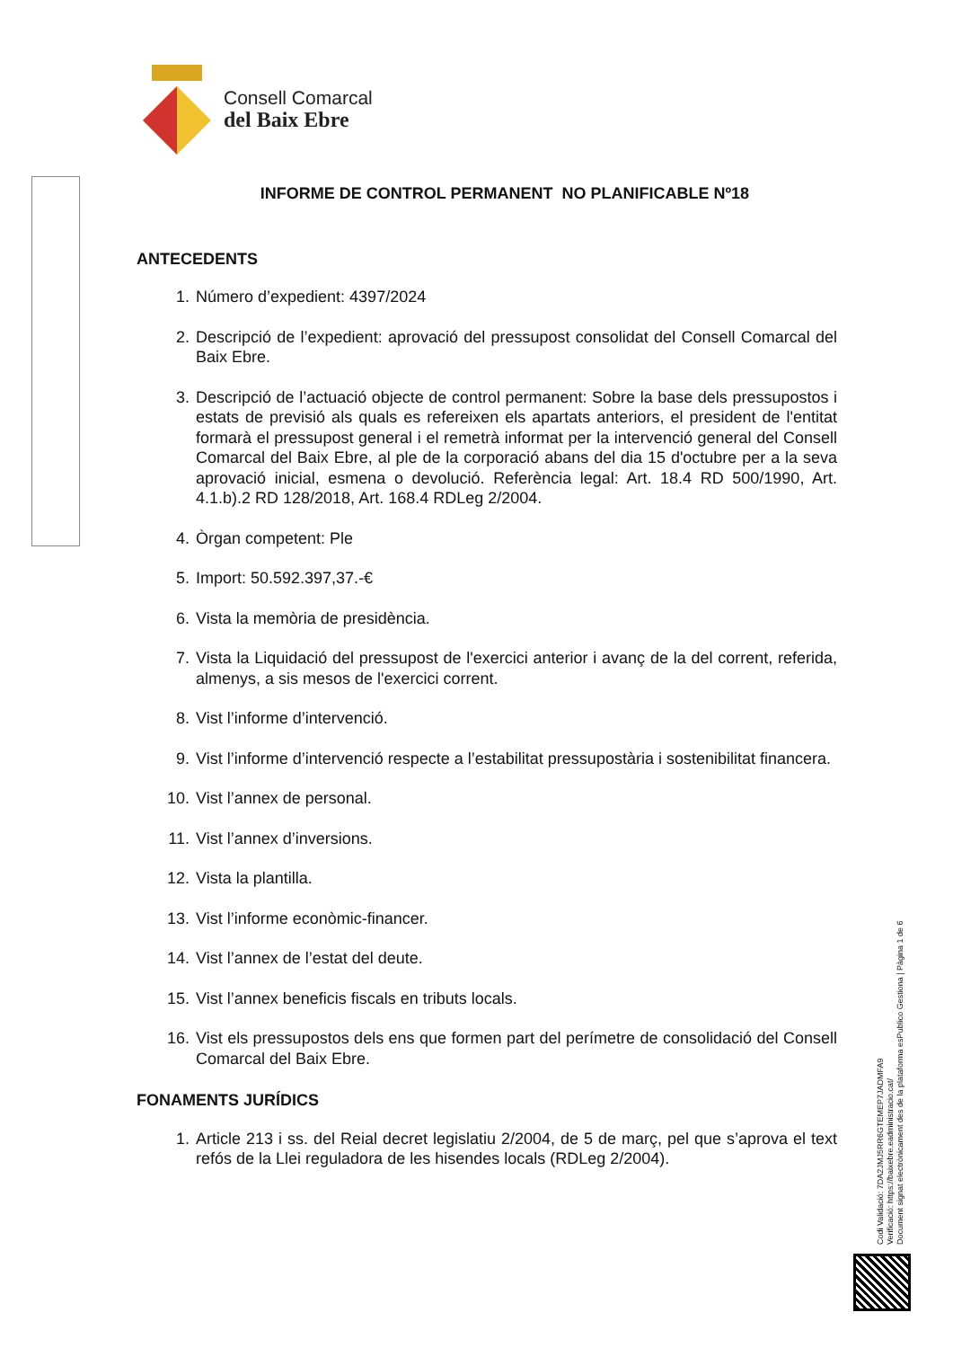Consell Comarcal
del Baix Ebre
INFORME DE CONTROL PERMANENT NO PLANIFICABLE Nº18
ANTECEDENTS
1. Número d’expedient: 4397/2024
2. Descripció de l’expedient: aprovació del pressupost consolidat del Consell Comarcal del Baix Ebre.
3. Descripció de l’actuació objecte de control permanent: Sobre la base dels pressupostos i estats de previsió als quals es refereixen els apartats anteriors, el president de l'entitat formarà el pressupost general i el remetrà informat per la intervenció general del Consell Comarcal del Baix Ebre, al ple de la corporació abans del dia 15 d'octubre per a la seva aprovació inicial, esmena o devolució. Referència legal: Art. 18.4 RD 500/1990, Art. 4.1.b).2 RD 128/2018, Art. 168.4 RDLeg 2/2004.
4. Òrgan competent: Ple
5. Import: 50.592.397,37.-€
6. Vista la memòria de presidència.
7. Vista la Liquidació del pressupost de l'exercici anterior i avanç de la del corrent, referida, almenys, a sis mesos de l'exercici corrent.
8. Vist l’informe d’intervenció.
9. Vist l’informe d’intervenció respecte a l’estabilitat pressupostària i sostenibilitat financera.
10. Vist l’annex de personal.
11. Vist l’annex d’inversions.
12. Vista la plantilla.
13. Vist l’informe econòmic-financer.
14. Vist l’annex de l’estat del deute.
15. Vist l’annex beneficis fiscals en tributs locals.
16. Vist els pressupostos dels ens que formen part del perímetre de consolidació del Consell Comarcal del Baix Ebre.
FONAMENTS JURÍDICS
1. Article 213 i ss. del Reial decret legislatiu 2/2004, de 5 de març, pel que s’aprova el text refós de la Llei reguladora de les hisendes locals (RDLeg 2/2004).
Codi Validació: 7DA2JMJ5RR6GTEMEP7JADMFA9
Verificació: https://baixebre.eadministracio.cat/
Document signat electrònicament des de la plataforma esPublico Gestiona | Pàgina 1 de 6